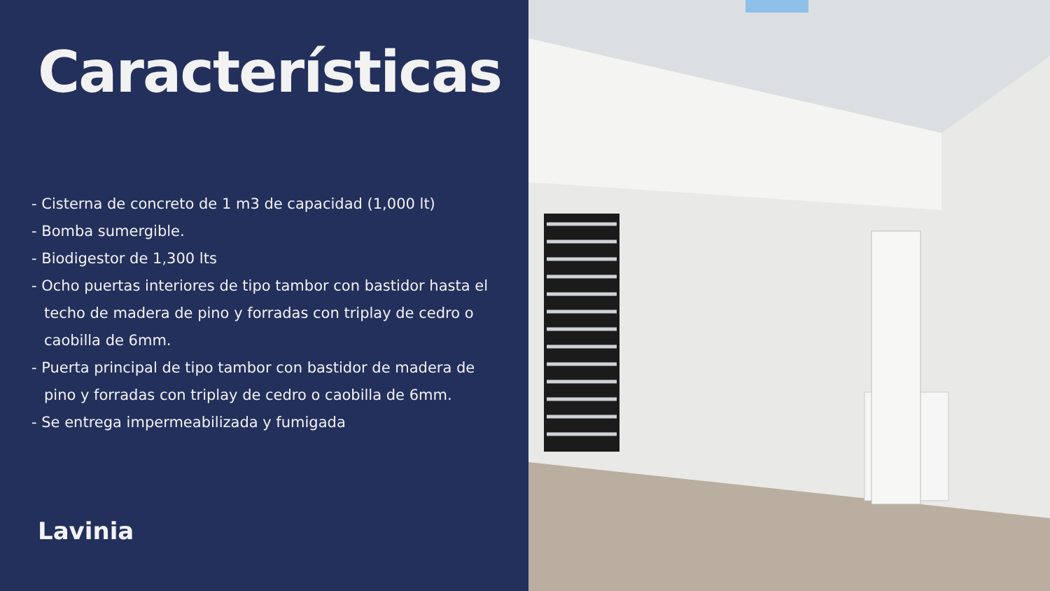Características
- Cisterna de concreto de 1 m3 de capacidad (1,000 lt)
- Bomba sumergible.
- Biodigestor de 1,300 lts
- Ocho puertas interiores de tipo tambor con bastidor hasta el techo de madera de pino y forradas con triplay de cedro o caobilla de 6mm.
- Puerta principal de tipo tambor con bastidor de madera de pino y forradas con triplay de cedro o caobilla de 6mm.
- Se entrega impermeabilizada y fumigada
Lavinia